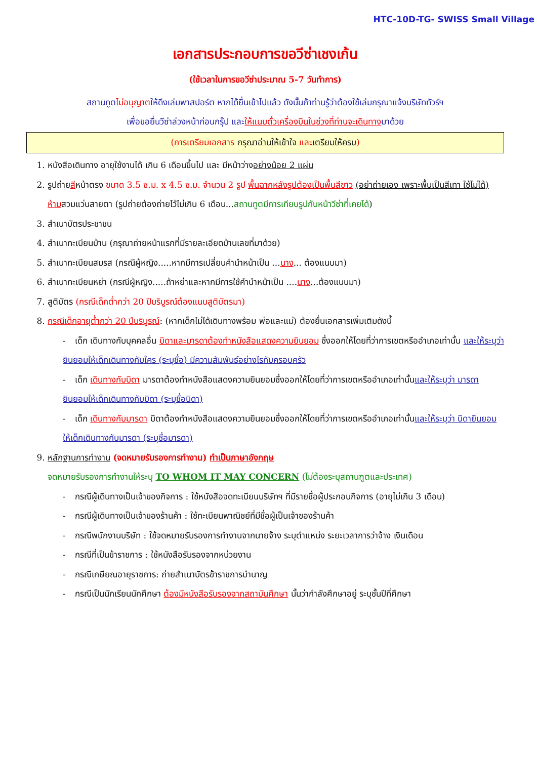HTC-10D-TG- SWISS Small Village
เอกสารประกอบการขอวีซ่าเชงเก้น
(ใช้เวลาในการขอวีซ่าประมาณ 5-7 วันทำการ)
สถานทูตไม่อนุญาตให้ดึงเล่มพาสปอร์ต หากได้ยื่นเข้าไปแล้ว ดังนั้นถ้าท่านรู้ว่าต้องใช้เล่มกรุณาแจ้งบริษัททัวร์ฯ
เพื่อขอยื่นวีซ่าล่วงหน้าก่อนกรุ๊ป และให้แนบตั๋วเครื่องบินในช่วงที่ท่านจะเดินทางมาด้วย
(การเตรียมเอกสาร กรุณาอ่านให้เข้าใจ และเตรียมให้ครบ)
1. หนังสือเดินทาง อายุใช้งานได้ เกิน 6 เดือนขึ้นไป และ มีหน้าว่างอย่างน้อย 2 แผ่น
2. รูปถ่ายสีหน้าตรง ขนาด 3.5 ซ.ม. x 4.5 ซ.ม. จำนวน 2 รูป พื้นฉากหลังรูปต้องเป็นพื้นสีขาว (อย่าถ่ายเอง เพราะพื้นเป็นสีเทา ใช้ไม่ได้) ห้ามสวมแว่นสายตา (รูปถ่ายต้องถ่ายไว้ไม่เกิน 6 เดือน...สถานทูตมีการเทียบรูปกับหน้าวีซ่าที่เคยได้)
3. สำเนาบัตรประชาชน
4. สำเนาทะเบียนบ้าน (กรุณาถ่ายหน้าแรกที่มีรายละเอียดบ้านเลขที่มาด้วย)
5. สำเนาทะเบียนสมรส (กรณีผู้หญิง.....หากมีการเปลี่ยนคำนำหน้าเป็น ...นาง... ต้องแนบมา)
6. สำเนาทะเบียนหย่า (กรณีผู้หญิง.....ถ้าหย่าและหากมีการใช้คำนำหน้าเป็น ....นาง...ต้องแนบมา)
7. สูติบัตร (กรณีเด็กต่ำกว่า 20 ปีบริบูรณ์ต้องแนบสูติบัตรมา)
8. กรณีเด็กอายุต่ำกว่า 20 ปีบริบูรณ์: (หากเด็กไม่ได้เดินทางพร้อม พ่อและแม่) ต้องยื่นเอกสารเพิ่มเติมดังนี้
- เด็ก เดินทางกับบุคคลอื่น บิดาและมารดาต้องทำหนังสือแสดงความยินยอม ซึ่งออกให้โดยที่ว่าการเขตหรืออำเภอเท่านั้น และให้ระบุว่า ยินยอมให้เด็กเดินทางกับใคร (ระบุชื่อ) มีความสัมพันธ์อย่างไรกับครอบครัว
- เด็ก เดินทางกับบิดา มารดาต้องทำหนังสือแสดงความยินยอมซึ่งออกให้โดยที่ว่าการเขตหรืออำเภอเท่านั้นและให้ระบุว่า มารดายินยอมให้เด็กเดินทางกับบิดา (ระบุชื่อบิดา)
- เด็ก เดินทางกับมารดา บิดาต้องทำหนังสือแสดงความยินยอมซึ่งออกให้โดยที่ว่าการเขตหรืออำเภอเท่านั้นและให้ระบุว่า บิดายินยอมให้เด็กเดินทางกับมารดา (ระบุชื่อมารดา)
9. หลักฐานการทำงาน (จดหมายรับรองการทำงาน) ทำเป็นภาษาอังกฤษ
จดหมายรับรองการทำงานให้ระบุ TO WHOM IT MAY CONCERN (ไม่ต้องระบุสถานฑูตและประเทศ)
- กรณีผู้เดินทางเป็นเจ้าของกิจการ : ใช้หนังสือจดทะเบียนบริษัทฯ ที่มีรายชื่อผู้ประกอบกิจการ (อายุไม่เกิน 3 เดือน)
- กรณีผู้เดินทางเป็นเจ้าของร้านค้า : ใช้ทะเบียนพาณิชย์ที่มีชื่อผู้เป็นเจ้าของร้านค้า
- กรณีพนักงานบริษัท : ใช้จดหมายรับรองการทำงานจากนายจ้าง ระบุตำแหน่ง ระยะเวลาการว่าจ้าง เงินเดือน
- กรณีที่เป็นข้าราชการ : ใช้หนังสือรับรองจากหน่วยงาน
- กรณีเกษียณอายุราชการ: ถ่ายสำเนาบัตรข้าราชการบำนาญ
- กรณีเป็นนักเรียนนักศึกษา ต้องมีหนังสือรับรองจากสถาบันศึกษา นั้นว่ากำลังศึกษาอยู่ ระบุชั้นปีที่ศึกษา